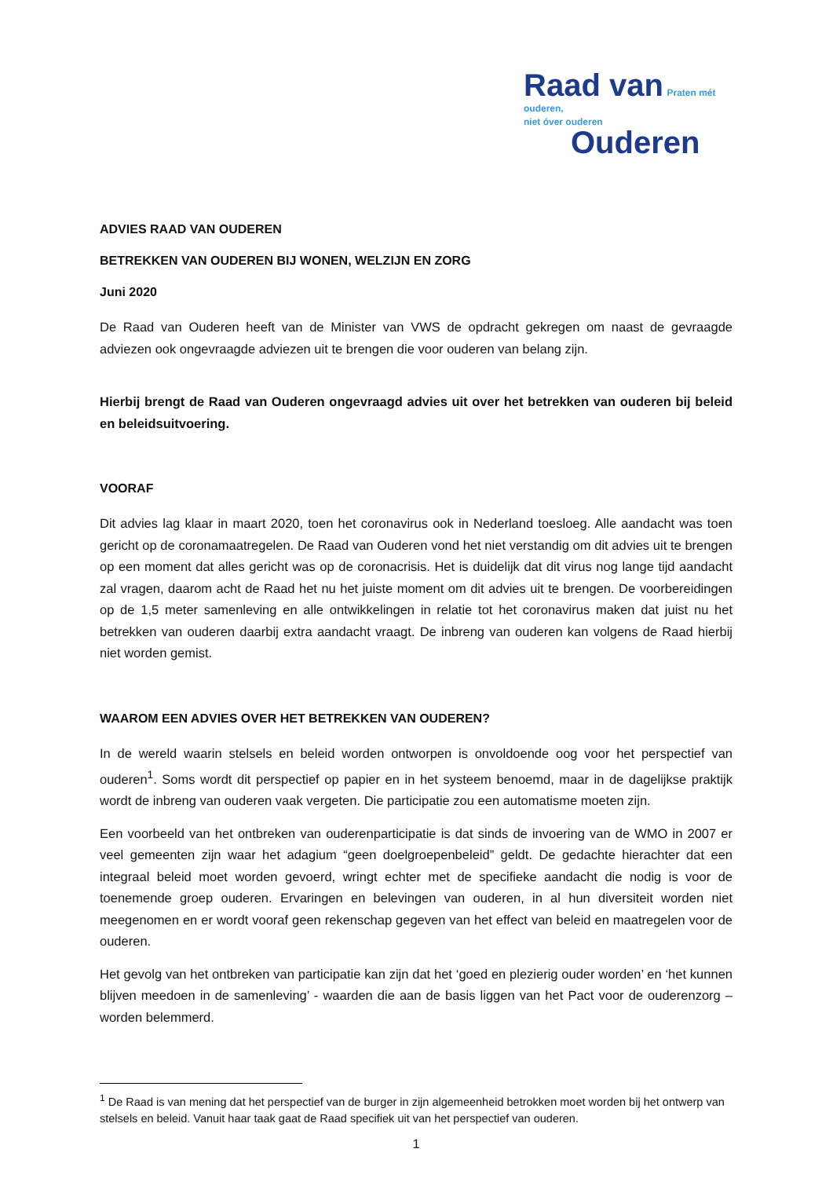Raad van Praten mét ouderen,
niet óver ouderen
Ouderen
ADVIES RAAD VAN OUDEREN
BETREKKEN VAN OUDEREN BIJ WONEN, WELZIJN EN ZORG
Juni 2020
De Raad van Ouderen heeft van de Minister van VWS de opdracht gekregen om naast de gevraagde adviezen ook ongevraagde adviezen uit te brengen die voor ouderen van belang zijn.
Hierbij brengt de Raad van Ouderen ongevraagd advies uit over het betrekken van ouderen bij beleid en beleidsuitvoering.
VOORAF
Dit advies lag klaar in maart 2020, toen het coronavirus ook in Nederland toesloeg. Alle aandacht was toen gericht op de coronamaatregelen. De Raad van Ouderen vond het niet verstandig om dit advies uit te brengen op een moment dat alles gericht was op de coronacrisis. Het is duidelijk dat dit virus nog lange tijd aandacht zal vragen, daarom acht de Raad het nu het juiste moment om dit advies uit te brengen. De voorbereidingen op de 1,5 meter samenleving en alle ontwikkelingen in relatie tot het coronavirus maken dat juist nu het betrekken van ouderen daarbij extra aandacht vraagt. De inbreng van ouderen kan volgens de Raad hierbij niet worden gemist.
WAAROM EEN ADVIES OVER HET BETREKKEN VAN OUDEREN?
In de wereld waarin stelsels en beleid worden ontworpen is onvoldoende oog voor het perspectief van ouderen<sup>1</sup>. Soms wordt dit perspectief op papier en in het systeem benoemd, maar in de dagelijkse praktijk wordt de inbreng van ouderen vaak vergeten. Die participatie zou een automatisme moeten zijn.
Een voorbeeld van het ontbreken van ouderenparticipatie is dat sinds de invoering van de WMO in 2007 er veel gemeenten zijn waar het adagium “geen doelgroepenbeleid” geldt. De gedachte hierachter dat een integraal beleid moet worden gevoerd, wringt echter met de specifieke aandacht die nodig is voor de toenemende groep ouderen. Ervaringen en belevingen van ouderen, in al hun diversiteit worden niet meegenomen en er wordt vooraf geen rekenschap gegeven van het effect van beleid en maatregelen voor de ouderen.
Het gevolg van het ontbreken van participatie kan zijn dat het ‘goed en plezierig ouder worden’ en ‘het kunnen blijven meedoen in de samenleving’ - waarden die aan de basis liggen van het Pact voor de ouderenzorg – worden belemmerd.
<sup>1</sup> De Raad is van mening dat het perspectief van de burger in zijn algemeenheid betrokken moet worden bij het ontwerp van stelsels en beleid. Vanuit haar taak gaat de Raad specifiek uit van het perspectief van ouderen.
1